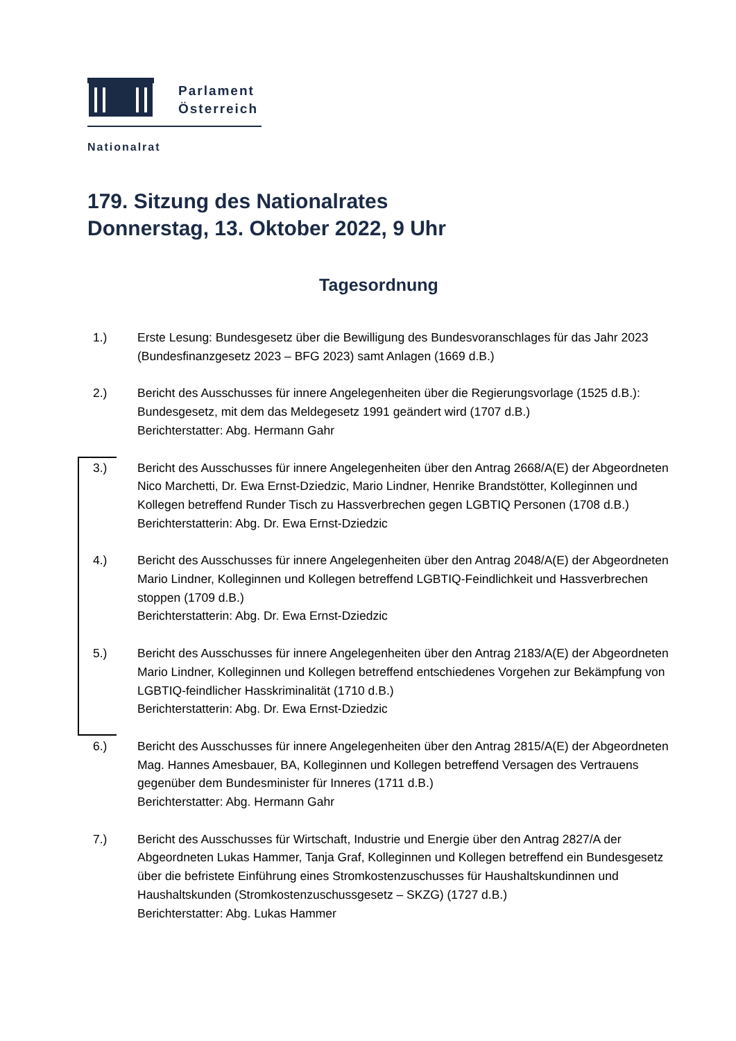Parlament
Österreich
Nationalrat
179. Sitzung des Nationalrates
Donnerstag, 13. Oktober 2022, 9 Uhr
Tagesordnung
1.) Erste Lesung: Bundesgesetz über die Bewilligung des Bundesvoranschlages für das Jahr 2023 (Bundesfinanzgesetz 2023 – BFG 2023) samt Anlagen (1669 d.B.)
2.) Bericht des Ausschusses für innere Angelegenheiten über die Regierungsvorlage (1525 d.B.): Bundesgesetz, mit dem das Meldegesetz 1991 geändert wird (1707 d.B.)
Berichterstatter: Abg. Hermann Gahr
3.) Bericht des Ausschusses für innere Angelegenheiten über den Antrag 2668/A(E) der Abgeordneten Nico Marchetti, Dr. Ewa Ernst-Dziedzic, Mario Lindner, Henrike Brandstötter, Kolleginnen und Kollegen betreffend Runder Tisch zu Hassverbrechen gegen LGBTIQ Personen (1708 d.B.)
Berichterstatterin: Abg. Dr. Ewa Ernst-Dziedzic
4.) Bericht des Ausschusses für innere Angelegenheiten über den Antrag 2048/A(E) der Abgeordneten Mario Lindner, Kolleginnen und Kollegen betreffend LGBTIQ-Feindlichkeit und Hassverbrechen stoppen (1709 d.B.)
Berichterstatterin: Abg. Dr. Ewa Ernst-Dziedzic
5.) Bericht des Ausschusses für innere Angelegenheiten über den Antrag 2183/A(E) der Abgeordneten Mario Lindner, Kolleginnen und Kollegen betreffend entschiedenes Vorgehen zur Bekämpfung von LGBTIQ-feindlicher Hasskriminalität (1710 d.B.)
Berichterstatterin: Abg. Dr. Ewa Ernst-Dziedzic
6.) Bericht des Ausschusses für innere Angelegenheiten über den Antrag 2815/A(E) der Abgeordneten Mag. Hannes Amesbauer, BA, Kolleginnen und Kollegen betreffend Versagen des Vertrauens gegenüber dem Bundesminister für Inneres (1711 d.B.)
Berichterstatter: Abg. Hermann Gahr
7.) Bericht des Ausschusses für Wirtschaft, Industrie und Energie über den Antrag 2827/A der Abgeordneten Lukas Hammer, Tanja Graf, Kolleginnen und Kollegen betreffend ein Bundesgesetz über die befristete Einführung eines Stromkostenzuschusses für Haushaltskundinnen und Haushaltskunden (Stromkostenzuschussgesetz – SKZG) (1727 d.B.)
Berichterstatter: Abg. Lukas Hammer